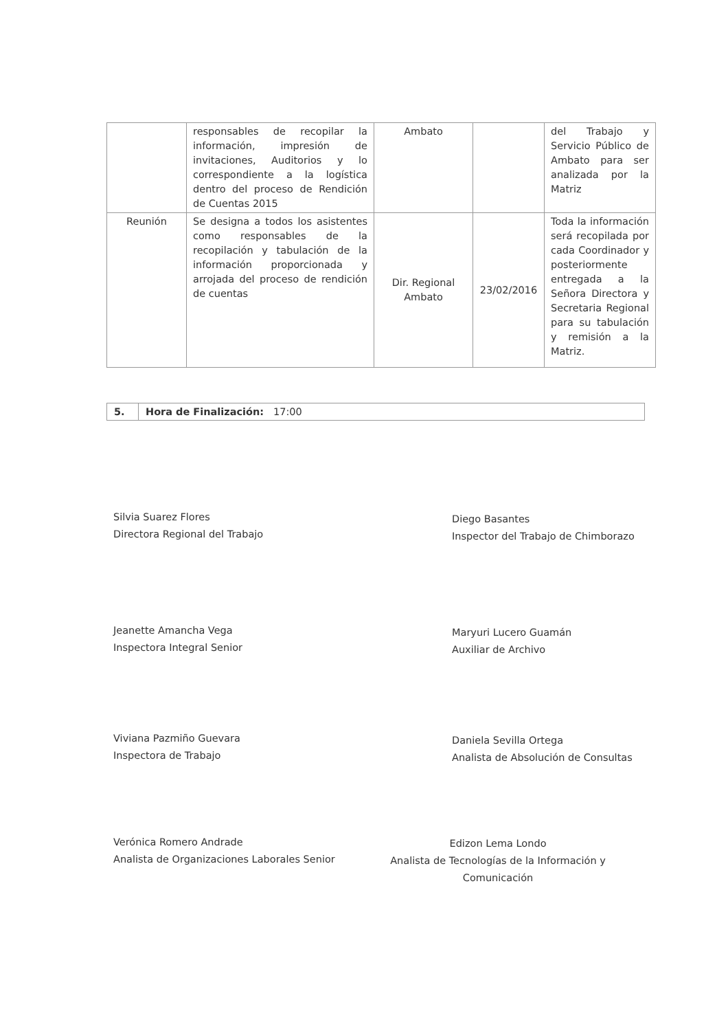| | responsables de recopilar la información, impresión de invitaciones, Auditorios y lo correspondiente a la logística dentro del proceso de Rendición de Cuentas 2015 | Ambato | | del Trabajo y Servicio Público de Ambato para ser analizada por la Matriz |
| Reunión | Se designa a todos los asistentes como responsables de la recopilación y tabulación de la información proporcionada y arrojada del proceso de rendición de cuentas | Dir. Regional Ambato | 23/02/2016 | Toda la información será recopilada por cada Coordinador y posteriormente entregada a la Señora Directora y Secretaria Regional para su tabulación y remisión a la Matriz. |
5. Hora de Finalización: 17:00
Silvia Suarez Flores
Directora Regional del Trabajo
Diego Basantes
Inspector del Trabajo de Chimborazo
Jeanette Amancha Vega
Inspectora Integral Senior
Maryuri Lucero Guamán
Auxiliar de Archivo
Viviana Pazmiño Guevara
Inspectora de Trabajo
Daniela Sevilla Ortega
Analista de Absolución de Consultas
Verónica Romero Andrade
Analista de Organizaciones Laborales Senior
Edizon Lema Londo
Analista de Tecnologías de la Información y Comunicación